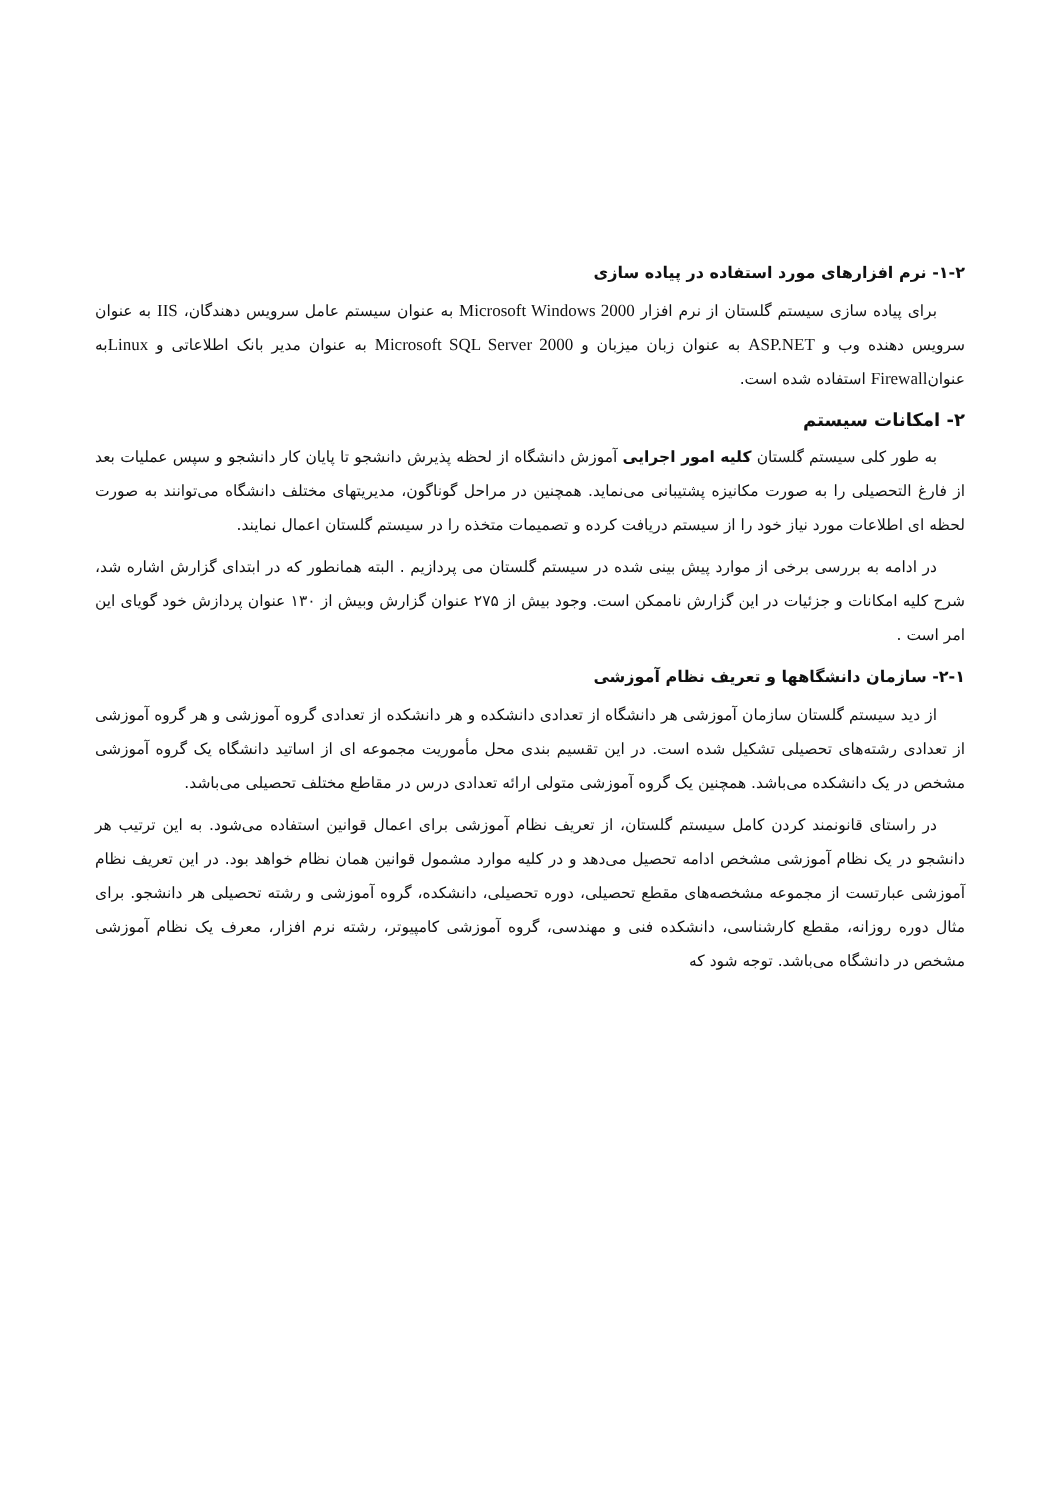۱-۲- نرم افزارهای مورد استفاده در پیاده سازی
برای پیاده سازی سیستم گلستان از نرم افزار Microsoft Windows 2000 به عنوان سیستم عامل سرویس دهندگان، IIS به عنوان سرویس دهنده وب و ASP.NET به عنوان زبان میزبان و Microsoft SQL Server 2000 به عنوان مدیر بانک اطلاعاتی و Linuxبه عنوانFirewall استفاده شده است.
۲- امکانات سیستم
به طور کلی سیستم گلستان کلیه امور اجرایی آموزش دانشگاه از لحظه پذیرش دانشجو تا پایان کار دانشجو و سپس عملیات بعد از فارغ التحصیلی را به صورت مکانیزه پشتیبانی می‌نماید. همچنین در مراحل گوناگون، مدیریتهای مختلف دانشگاه می‌توانند به صورت لحظه ای اطلاعات مورد نیاز خود را از سیستم دریافت کرده و تصمیمات متخذه را در سیستم گلستان اعمال نمایند.
در ادامه به بررسی برخی از موارد پیش بینی شده در سیستم گلستان می پردازیم . البته همانطور که در ابتدای گزارش اشاره شد، شرح کلیه امکانات و جزئیات در این گزارش ناممکن است. وجود بیش از ۲۷۵ عنوان گزارش وبیش از ۱۳۰ عنوان پردازش خود گویای این امر است .
۲-۱- سازمان دانشگاهها و تعریف نظام آموزشی
از دید سیستم گلستان سازمان آموزشی هر دانشگاه از تعدادی دانشکده و هر دانشکده از تعدادی گروه آموزشی و هر گروه آموزشی از تعدادی رشته‌های تحصیلی تشکیل شده است. در این تقسیم بندی محل مأموریت مجموعه ای از اساتید دانشگاه یک گروه آموزشی مشخص در یک دانشکده می‌باشد. همچنین یک گروه آموزشی متولی ارائه تعدادی درس در مقاطع مختلف تحصیلی می‌باشد.
در راستای قانونمند کردن کامل سیستم گلستان، از تعریف نظام آموزشی برای اعمال قوانین استفاده می‌شود. به این ترتیب هر دانشجو در یک نظام آموزشی مشخص ادامه تحصیل می‌دهد و در کلیه موارد مشمول قوانین همان نظام خواهد بود. در این تعریف نظام آموزشی عبارتست از مجموعه مشخصه‌های مقطع تحصیلی، دوره تحصیلی، دانشکده، گروه آموزشی و رشته تحصیلی هر دانشجو. برای مثال دوره روزانه، مقطع کارشناسی، دانشکده فنی و مهندسی، گروه آموزشی کامپیوتر، رشته نرم افزار، معرف یک نظام آموزشی مشخص در دانشگاه می‌باشد. توجه شود که